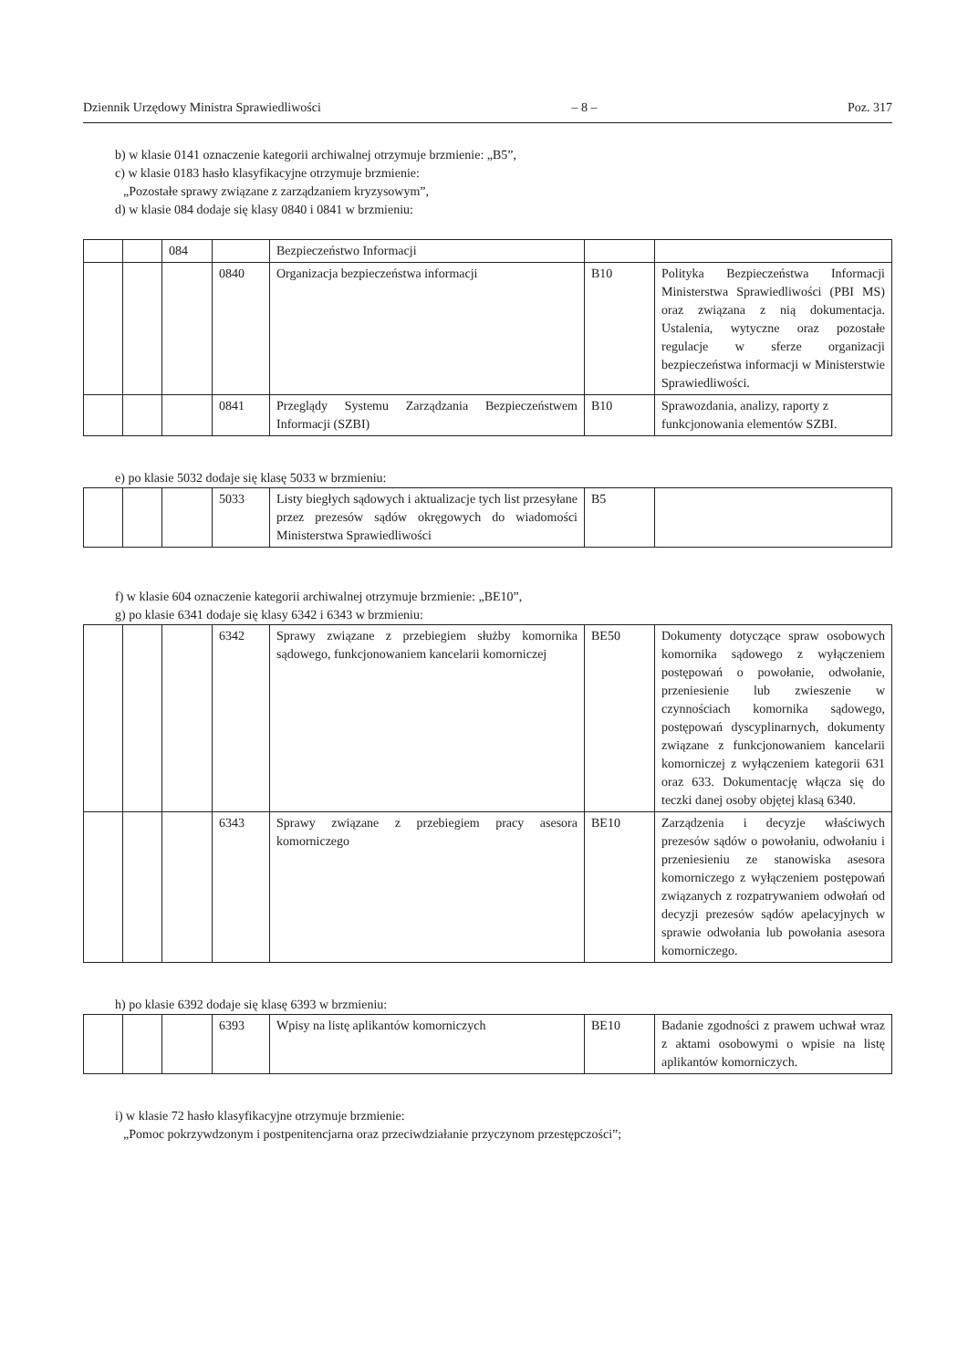Dziennik Urzędowy Ministra Sprawiedliwości – 8 – Poz. 317
b) w klasie 0141 oznaczenie kategorii archiwalnej otrzymuje brzmienie: „B5”,
c) w klasie 0183 hasło klasyfikacyjne otrzymuje brzmienie:
„Pozostałe sprawy związane z zarządzaniem kryzysowym”,
d) w klasie 084 dodaje się klasy 0840 i 0841 w brzmieniu:
| | | 084 | | Bezpieczeństwo Informacji | | |
| | | | 0840 | Organizacja bezpieczeństwa informacji | B10 | Polityka Bezpieczeństwa Informacji Ministerstwa Sprawiedliwości (PBI MS) oraz związana z nią dokumentacja. Ustalenia, wytyczne oraz pozostałe regulacje w sferze organizacji bezpieczeństwa informacji w Ministerstwie Sprawiedliwości. |
| | | | 0841 | Przeglądy Systemu Zarządzania Bezpieczeństwem Informacji (SZBI) | B10 | Sprawozdania, analizy, raporty z funkcjonowania elementów SZBI. |
e) po klasie 5032 dodaje się klasę 5033 w brzmieniu:
| | | | 5033 | Listy biegłych sądowych i aktualizacje tych list przesyłane przez prezesów sądów okręgowych do wiadomości Ministerstwa Sprawiedliwości | B5 | |
f) w klasie 604 oznaczenie kategorii archiwalnej otrzymuje brzmienie: „BE10”,
g) po klasie 6341 dodaje się klasy 6342 i 6343 w brzmieniu:
| | | | 6342 | Sprawy związane z przebiegiem służby komornika sądowego, funkcjonowaniem kancelarii komorniczej | BE50 | Dokumenty dotyczące spraw osobowych komornika sądowego z wyłączeniem postępowań o powołanie, odwołanie, przeniesienie lub zwieszenie w czynnościach komornika sądowego, postępowań dyscyplinarnych, dokumenty związane z funkcjonowaniem kancelarii komorniczej z wyłączeniem kategorii 631 oraz 633. Dokumentację włącza się do teczki danej osoby objętej klasą 6340. |
| | | | 6343 | Sprawy związane z przebiegiem pracy asesora komorniczego | BE10 | Zarządzenia i decyzje właściwych prezesów sądów o powołaniu, odwołaniu i przeniesieniu ze stanowiska asesora komorniczego z wyłączeniem postępowań związanych z rozpatrywaniem odwołań od decyzji prezesów sądów apelacyjnych w sprawie odwołania lub powołania asesora komorniczego. |
h) po klasie 6392 dodaje się klasę 6393 w brzmieniu:
| | | | 6393 | Wpisy na listę aplikantów komorniczych | BE10 | Badanie zgodności z prawem uchwał wraz z aktami osobowymi o wpisie na listę aplikantów komorniczych. |
i) w klasie 72 hasło klasyfikacyjne otrzymuje brzmienie:
„Pomoc pokrzywdzonym i postpenitencjarna oraz przeciwdziałanie przyczynom przestępczości”;